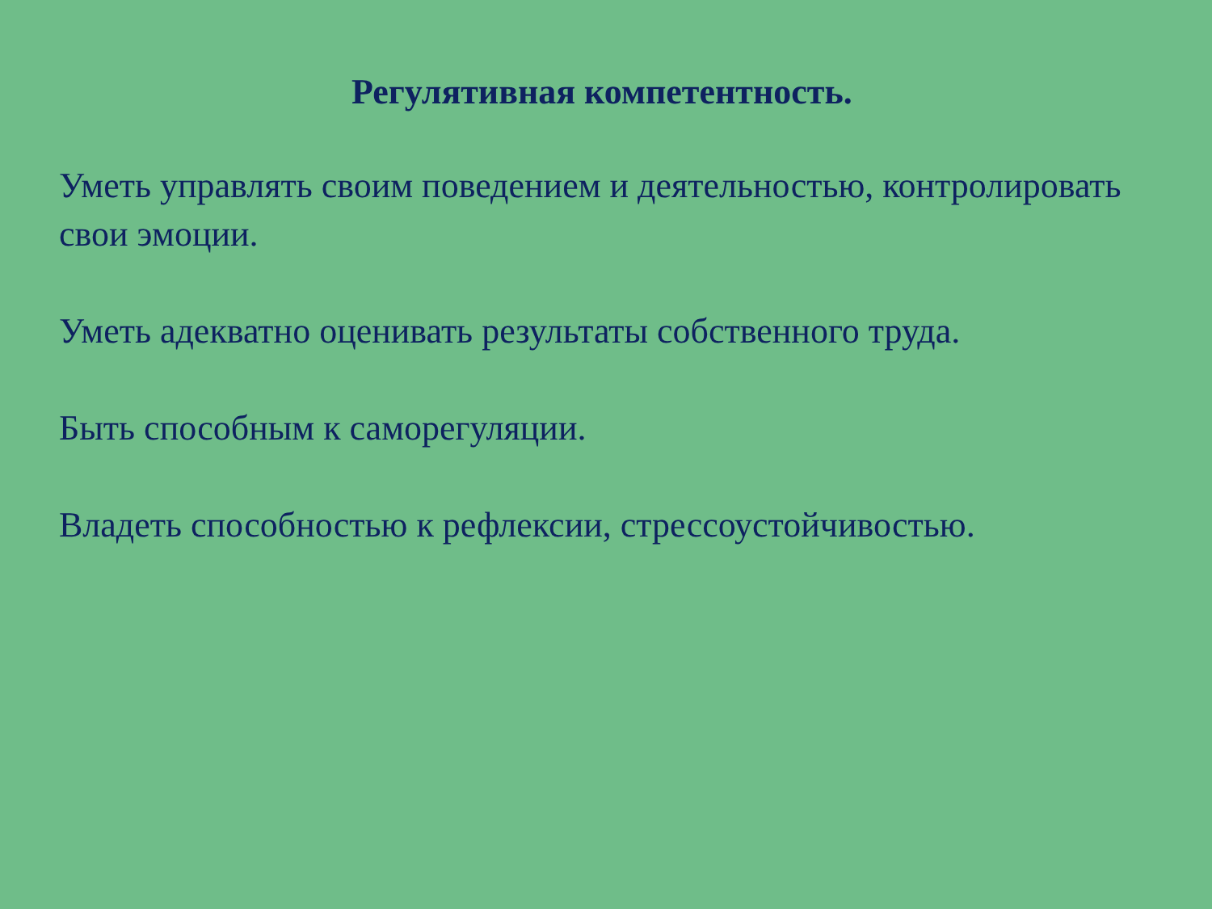Регулятивная компетентность.
Уметь управлять своим поведением и деятельностью, контролировать свои эмоции.
Уметь адекватно оценивать результаты собственного труда.
Быть способным к саморегуляции.
Владеть способностью к рефлексии, стрессоустойчивостью.